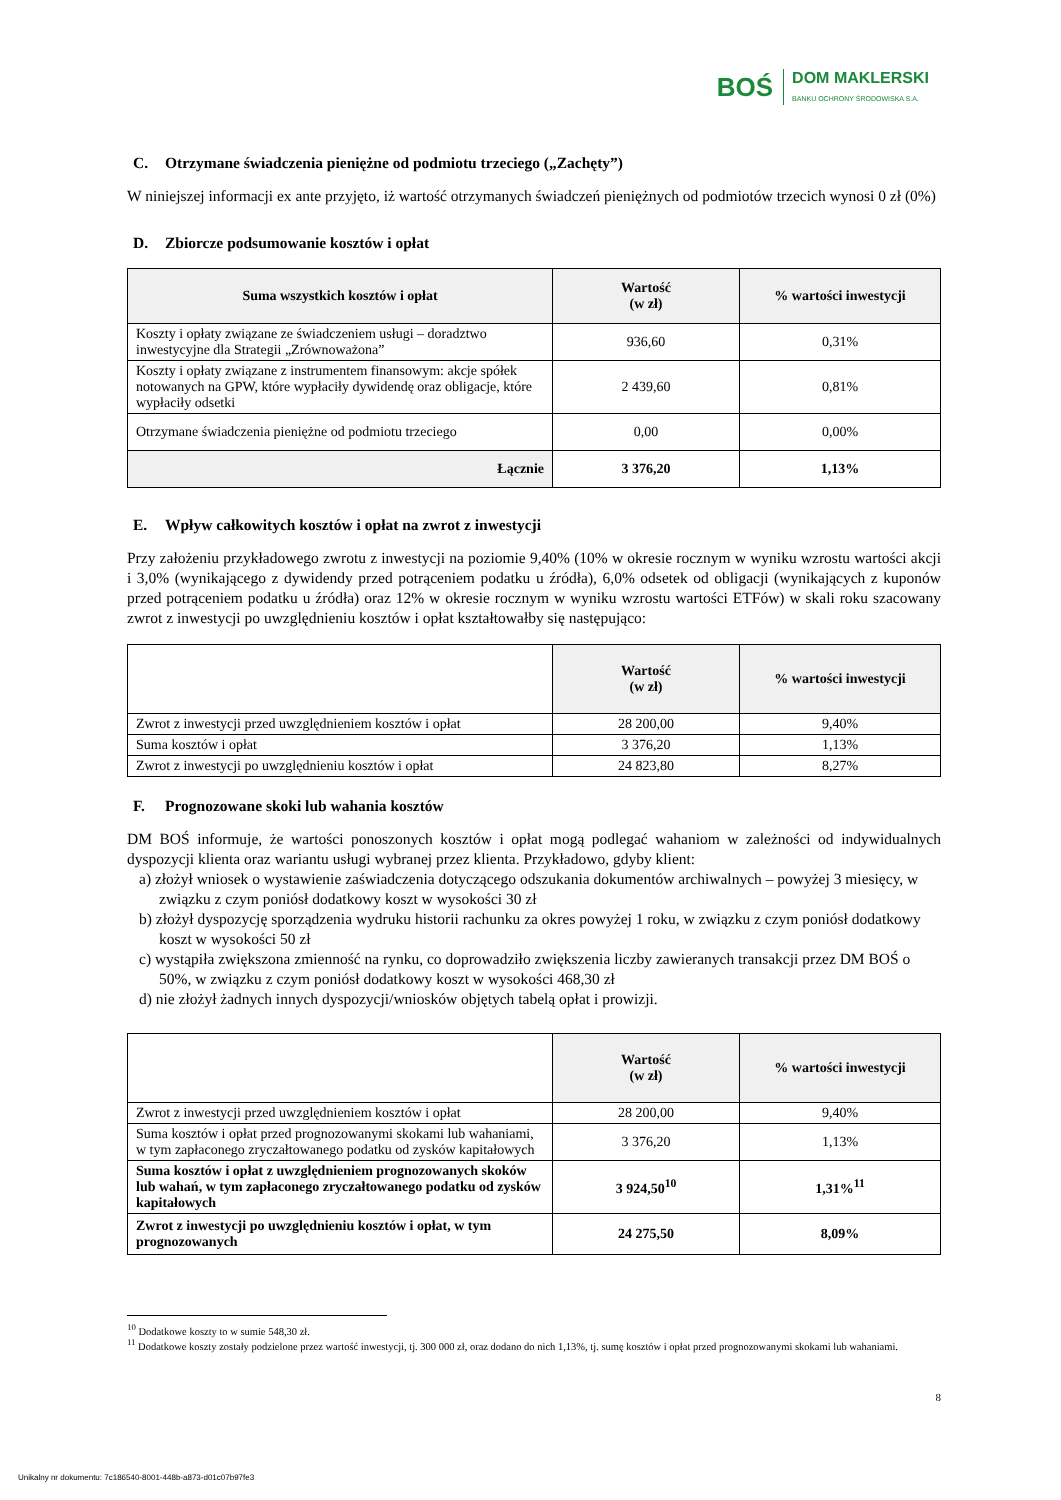BOŚ
DOM MAKLERSKI
BANKU OCHRONY ŚRODOWISKA S.A.
C. Otrzymane świadczenia pieniężne od podmiotu trzeciego („Zachęty”)
W niniejszej informacji ex ante przyjęto, iż wartość otrzymanych świadczeń pieniężnych od podmiotów trzecich wynosi 0 zł (0%)
D. Zbiorcze podsumowanie kosztów i opłat
| Suma wszystkich kosztów i opłat | Wartość (w zł) | % wartości inwestycji |
| --- | --- | --- |
| Koszty i opłaty związane ze świadczeniem usługi – doradztwo inwestycyjne dla Strategii „Zrównoważona” | 936,60 | 0,31% |
| Koszty i opłaty związane z instrumentem finansowym: akcje spółek notowanych na GPW, które wypłaciły dywidendę oraz obligacje, które wypłaciły odsetki | 2 439,60 | 0,81% |
| Otrzymane świadczenia pieniężne od podmiotu trzeciego | 0,00 | 0,00% |
| Łącznie | 3 376,20 | 1,13% |
E. Wpływ całkowitych kosztów i opłat na zwrot z inwestycji
Przy założeniu przykładowego zwrotu z inwestycji na poziomie 9,40% (10% w okresie rocznym w wyniku wzrostu wartości akcji i 3,0% (wynikającego z dywidendy przed potrąceniem podatku u źródła), 6,0% odsetek od obligacji (wynikających z kuponów przed potrąceniem podatku u źródła) oraz 12% w okresie rocznym w wyniku wzrostu wartości ETFów) w skali roku szacowany zwrot z inwestycji po uwzględnieniu kosztów i opłat kształtowałby się następująco:
| | Wartość (w zł) | % wartości inwestycji |
| --- | --- | --- |
| Zwrot z inwestycji przed uwzględnieniem kosztów i opłat | 28 200,00 | 9,40% |
| Suma kosztów i opłat | 3 376,20 | 1,13% |
| Zwrot z inwestycji po uwzględnieniu kosztów i opłat | 24 823,80 | 8,27% |
F. Prognozowane skoki lub wahania kosztów
DM BOŚ informuje, że wartości ponoszonych kosztów i opłat mogą podlegać wahaniom w zależności od indywidualnych dyspozycji klienta oraz wariantu usługi wybranej przez klienta. Przykładowo, gdyby klient:
a) złożył wniosek o wystawienie zaświadczenia dotyczącego odszukania dokumentów archiwalnych – powyżej 3 miesięcy, w związku z czym poniósł dodatkowy koszt w wysokości 30 zł
b) złożył dyspozycję sporządzenia wydruku historii rachunku za okres powyżej 1 roku, w związku z czym poniósł dodatkowy koszt w wysokości 50 zł
c) wystąpiła zwiększona zmienność na rynku, co doprowadziło zwiększenia liczby zawieranych transakcji przez DM BOŚ o 50%, w związku z czym poniósł dodatkowy koszt w wysokości 468,30 zł
d) nie złożył żadnych innych dyspozycji/wniosków objętych tabelą opłat i prowizji.
| | Wartość (w zł) | % wartości inwestycji |
| --- | --- | --- |
| Zwrot z inwestycji przed uwzględnieniem kosztów i opłat | 28 200,00 | 9,40% |
| Suma kosztów i opłat przed prognozowanymi skokami lub wahaniami, w tym zapłaconego zryczałtowanego podatku od zysków kapitałowych | 3 376,20 | 1,13% |
| Suma kosztów i opłat z uwzględnieniem prognozowanych skoków lub wahań, w tym zapłaconego zryczałtowanego podatku od zysków kapitałowych | 3 924,50<sup>10</sup> | 1,31%<sup>11</sup> |
| Zwrot z inwestycji po uwzględnieniu kosztów i opłat, w tym prognozowanych | 24 275,50 | 8,09% |
<sup>10</sup> Dodatkowe koszty to w sumie 548,30 zł.
<sup>11</sup> Dodatkowe koszty zostały podzielone przez wartość inwestycji, tj. 300 000 zł, oraz dodano do nich 1,13%, tj. sumę kosztów i opłat przed prognozowanymi skokami lub wahaniami.
8
Unikalny nr dokumentu: 7c186540-8001-448b-a873-d01c07b97fe3